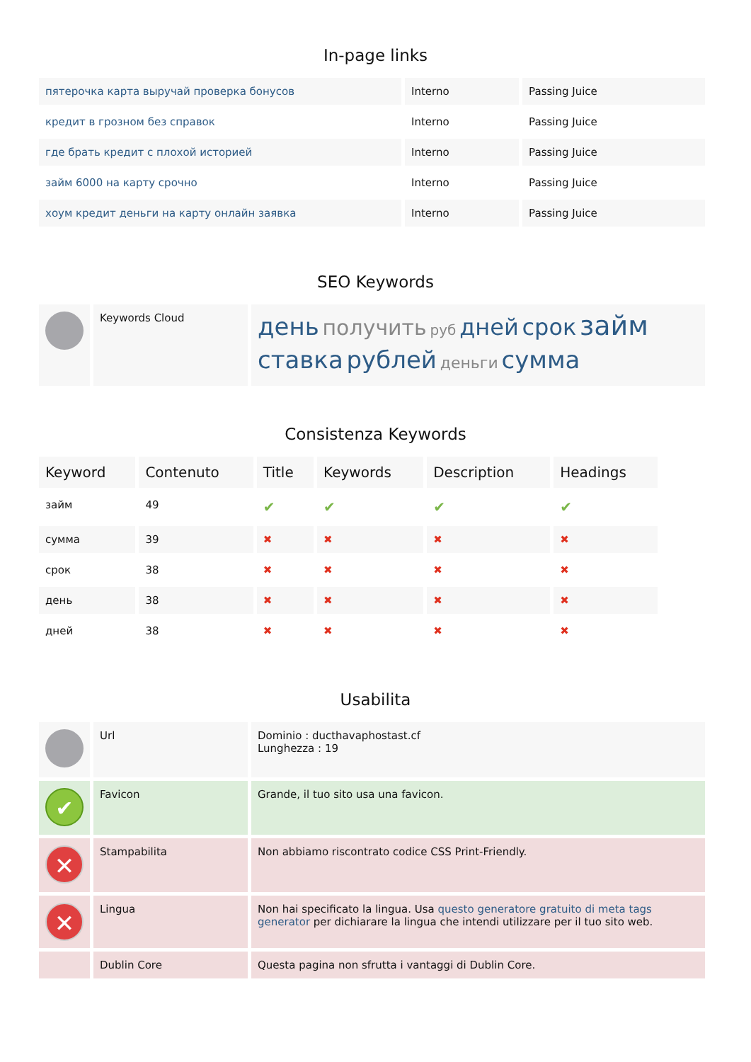In-page links
| пятерочка карта выручай проверка бонусов | Interno | Passing Juice |
| кредит в грозном без справок | Interno | Passing Juice |
| где брать кредит с плохой историей | Interno | Passing Juice |
| займ 6000 на карту срочно | Interno | Passing Juice |
| хоум кредит деньги на карту онлайн заявка | Interno | Passing Juice |
SEO Keywords
| | Keywords Cloud | день получить руб дней срок займ ставка рублей деньги сумма |
Consistenza Keywords
| Keyword | Contenuto | Title | Keywords | Description | Headings |
| --- | --- | --- | --- | --- | --- |
| займ | 49 | ✔ | ✔ | ✔ | ✔ |
| сумма | 39 | ✖ | ✖ | ✖ | ✖ |
| срок | 38 | ✖ | ✖ | ✖ | ✖ |
| день | 38 | ✖ | ✖ | ✖ | ✖ |
| дней | 38 | ✖ | ✖ | ✖ | ✖ |
Usabilita
| | Url | Dominio : ducthavaphostast.cf Lunghezza : 19 |
| ✔ | Favicon | Grande, il tuo sito usa una favicon. |
| ✕ | Stampabilita | Non abbiamo riscontrato codice CSS Print-Friendly. |
| ✕ | Lingua | Non hai specificato la lingua. Usa questo generatore gratuito di meta tags generator per dichiarare la lingua che intendi utilizzare per il tuo sito web. |
| | Dublin Core | Questa pagina non sfrutta i vantaggi di Dublin Core. |